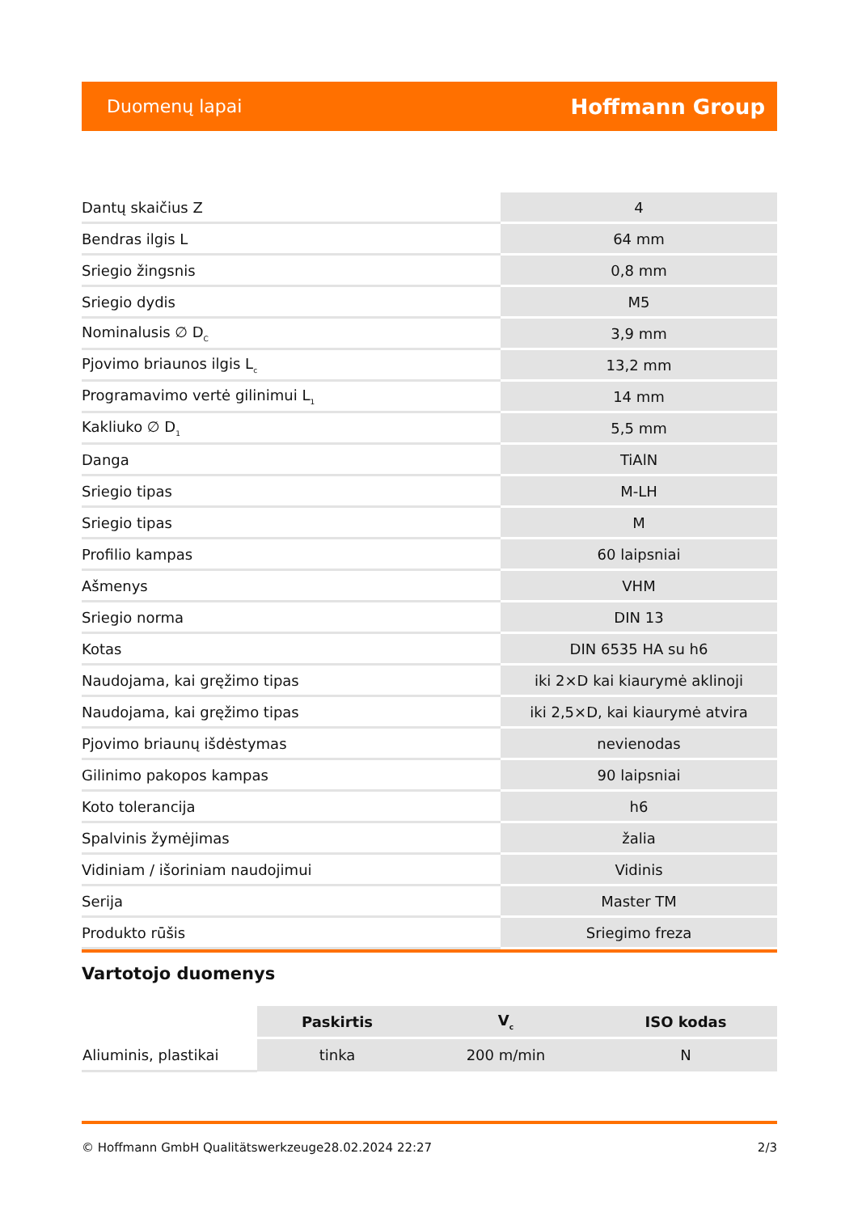Duomenų lapai Hoffmann Group
| Dantų skaičius Z | 4 |
| Bendras ilgis L | 64 mm |
| Sriegio žingsnis | 0,8 mm |
| Sriegio dydis | M5 |
| Nominalusis ∅ D<sub>C</sub> | 3,9 mm |
| Pjovimo briaunos ilgis L<sub>c</sub> | 13,2 mm |
| Programavimo vertė gilinimui L<sub>1</sub> | 14 mm |
| Kakliuko ∅ D<sub>1</sub> | 5,5 mm |
| Danga | TiAlN |
| Sriegio tipas | M-LH |
| Sriegio tipas | M |
| Profilio kampas | 60 laipsniai |
| Ašmenys | VHM |
| Sriegio norma | DIN 13 |
| Kotas | DIN 6535 HA su h6 |
| Naudojama, kai gręžimo tipas | iki 2×D kai kiaurymė aklinoji |
| Naudojama, kai gręžimo tipas | iki 2,5×D, kai kiaurymė atvira |
| Pjovimo briaunų išdėstymas | nevienodas |
| Gilinimo pakopos kampas | 90 laipsniai |
| Koto tolerancija | h6 |
| Spalvinis žymėjimas | žalia |
| Vidiniam / išoriniam naudojimui | Vidinis |
| Serija | Master TM |
| Produkto rūšis | Sriegimo freza |
Vartotojo duomenys
| | Paskirtis | V<sub>c</sub> | ISO kodas |
| --- | --- | --- | --- |
| Aliuminis, plastikai | tinka | 200 m/min | N |
© Hoffmann GmbH Qualitätswerkzeuge 28.02.2024 22:27 2/3